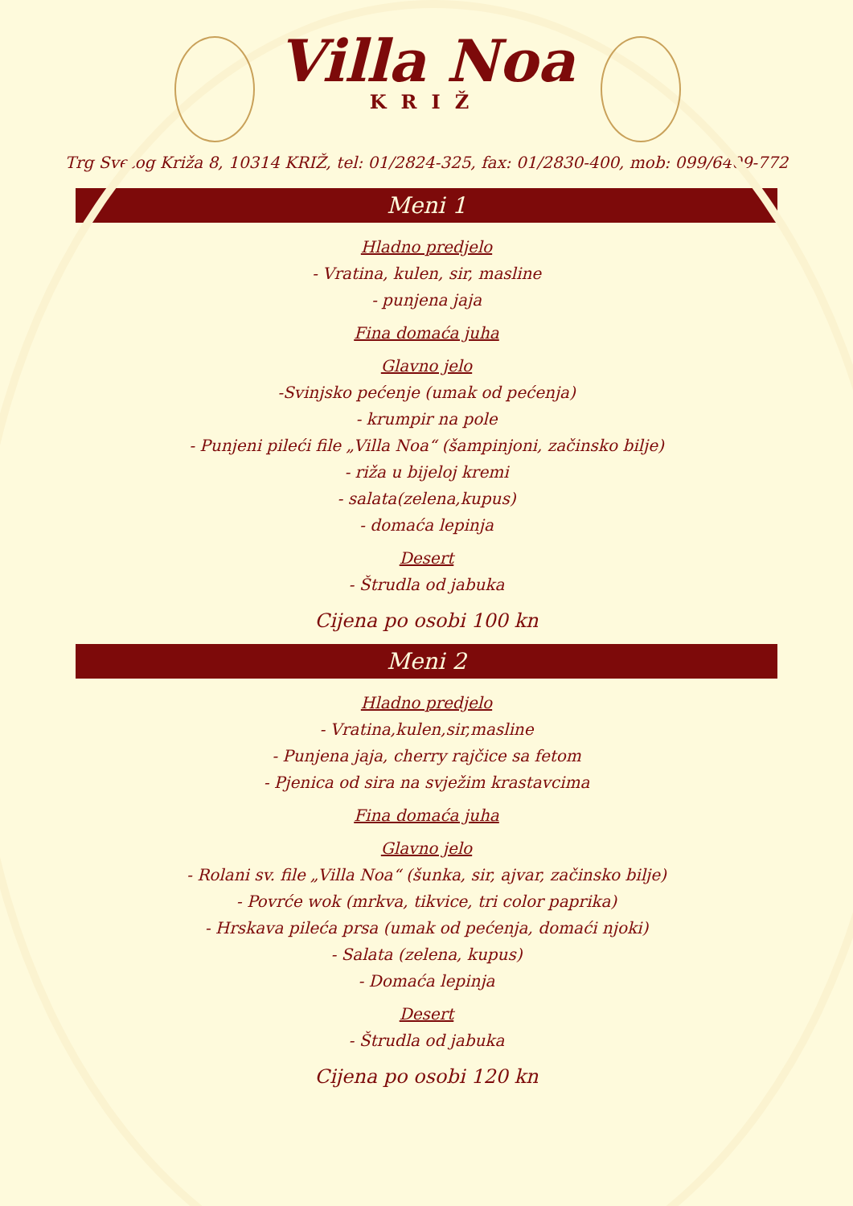Villa Noa
KRIŽ
Trg Svetog Križa 8, 10314 KRIŽ, tel: 01/2824-325, fax: 01/2830-400, mob: 099/6409-772
Meni 1
Hladno predjelo
- Vratina, kulen, sir, masline
- punjena jaja
Fina domaća juha
Glavno jelo
-Svinjsko pećenje (umak od pećenja)
- krumpir na pole
- Punjeni pileći file „Villa Noa“ (šampinjoni, začinsko bilje)
- riža u bijeloj kremi
- salata(zelena,kupus)
- domaća lepinja
Desert
- Štrudla od jabuka
Cijena po osobi 100 kn
Meni 2
Hladno predjelo
- Vratina,kulen,sir,masline
- Punjena jaja, cherry rajčice sa fetom
- Pjenica od sira na svježim krastavcima
Fina domaća juha
Glavno jelo
- Rolani sv. file „Villa Noa“ (šunka, sir, ajvar, začinsko bilje)
- Povrće wok (mrkva, tikvice, tri color paprika)
- Hrskava pileća prsa (umak od pećenja, domaći njoki)
- Salata (zelena, kupus)
- Domaća lepinja
Desert
- Štrudla od jabuka
Cijena po osobi 120 kn